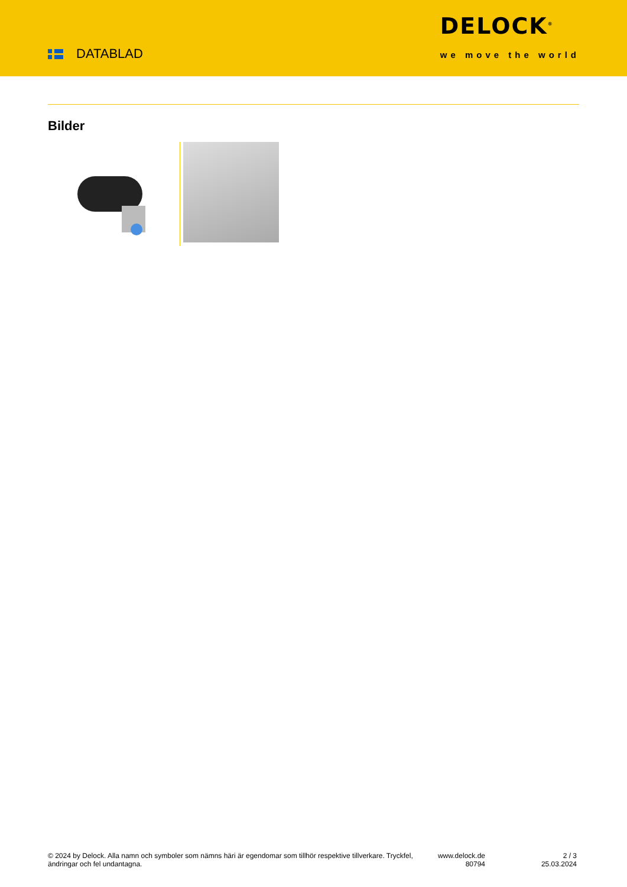DATABLAD
DELOCK<sup>®</sup>
we move the world
Bilder
© 2024 by Delock. Alla namn och symboler som nämns häri är egendomar som tillhör respektive tillverkare. Tryckfel, ändringar och fel undantagna.
www.delock.de
80794
2 / 3
25.03.2024